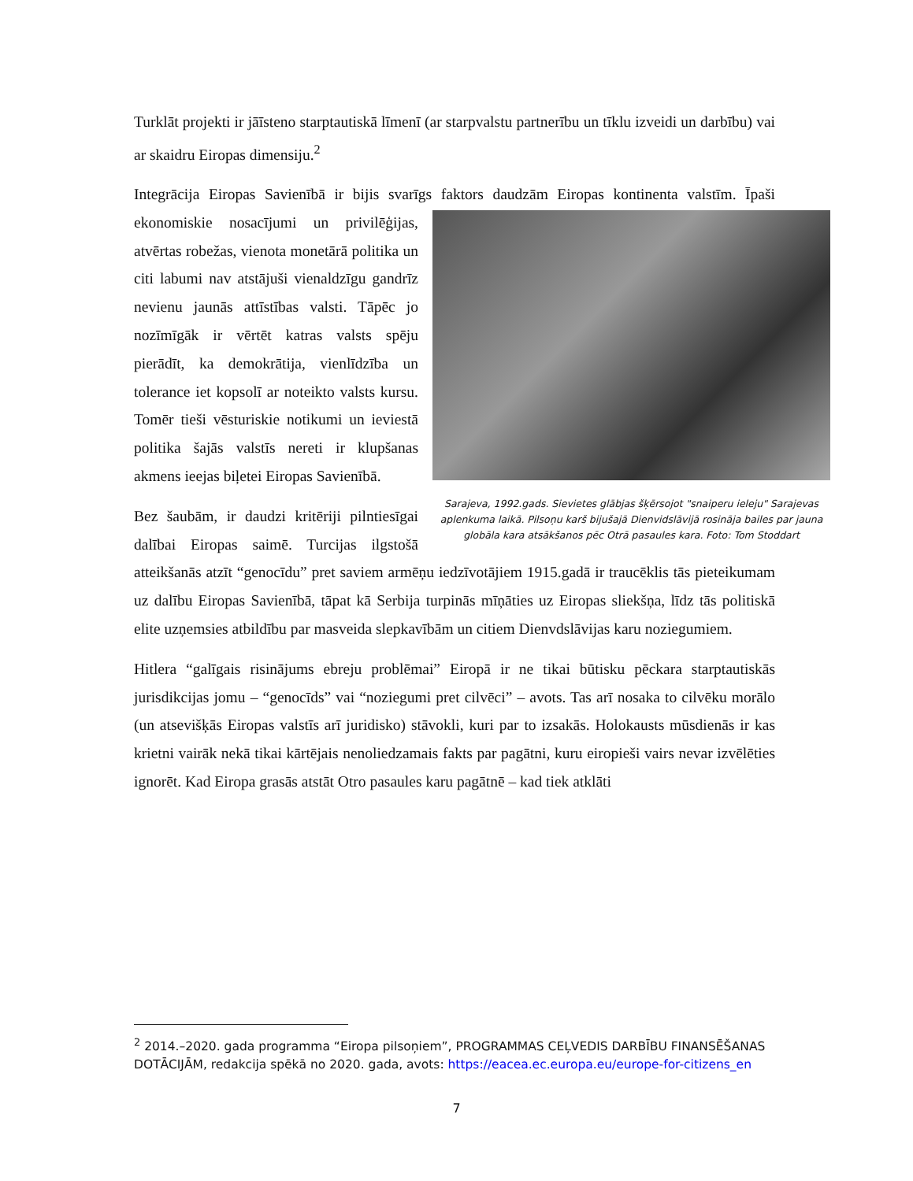Turklāt projekti ir jāīsteno starptautiskā līmenī (ar starpvalstu partnerību un tīklu izveidi un darbību) vai ar skaidru Eiropas dimensiju.<sup>2</sup>
Integrācija Eiropas Savienībā ir bijis svarīgs faktors daudzām Eiropas kontinenta valstīm. Īpaši Sarajeva, 1992.gads. Sievietes glābjas šķērsojot "snaiperu ieleju" Sarajevas aplenkuma laikā. Pilsoņu karš bijušajā Dienvidslāvijā rosināja bailes par jauna globāla kara atsākšanos pēc Otrā pasaules kara. Foto: Tom Stoddart ekonomiskie nosacījumi un privilēģijas, atvērtas robežas, vienota monetārā politika un citi labumi nav atstājuši vienaldzīgu gandrīz nevienu jaunās attīstības valsti. Tāpēc jo nozīmīgāk ir vērtēt katras valsts spēju pierādīt, ka demokrātija, vienlīdzība un tolerance iet kopsolī ar noteikto valsts kursu. Tomēr tieši vēsturiskie notikumi un ieviestā politika šajās valstīs nereti ir klupšanas akmens ieejas biļetei Eiropas Savienībā.
Bez šaubām, ir daudzi kritēriji pilntiesīgai dalībai Eiropas saimē. Turcijas ilgstošā atteikšanās atzīt “genocīdu” pret saviem armēņu iedzīvotājiem 1915.gadā ir traucēklis tās pieteikumam uz dalību Eiropas Savienībā, tāpat kā Serbija turpinās mīņāties uz Eiropas sliekšņa, līdz tās politiskā elite uzņemsies atbildību par masveida slepkavībām un citiem Dienvdslāvijas karu noziegumiem.
Hitlera “galīgais risinājums ebreju problēmai” Eiropā ir ne tikai būtisku pēckara starptautiskās jurisdikcijas jomu – “genocīds” vai “noziegumi pret cilvēci” – avots. Tas arī nosaka to cilvēku morālo (un atsevišķās Eiropas valstīs arī juridisko) stāvokli, kuri par to izsakās. Holokausts mūsdienās ir kas krietni vairāk nekā tikai kārtējais nenoliedzamais fakts par pagātni, kuru eiropieši vairs nevar izvēlēties ignorēt. Kad Eiropa grasās atstāt Otro pasaules karu pagātnē – kad tiek atklāti
<sup>2</sup> 2014.–2020. gada programma “Eiropa pilsoņiem”, PROGRAMMAS CEĻVEDIS DARBĪBU FINANSĒŠANAS DOTĀCIJĀM, redakcija spēkā no 2020. gada, avots: https://eacea.ec.europa.eu/europe-for-citizens_en
7